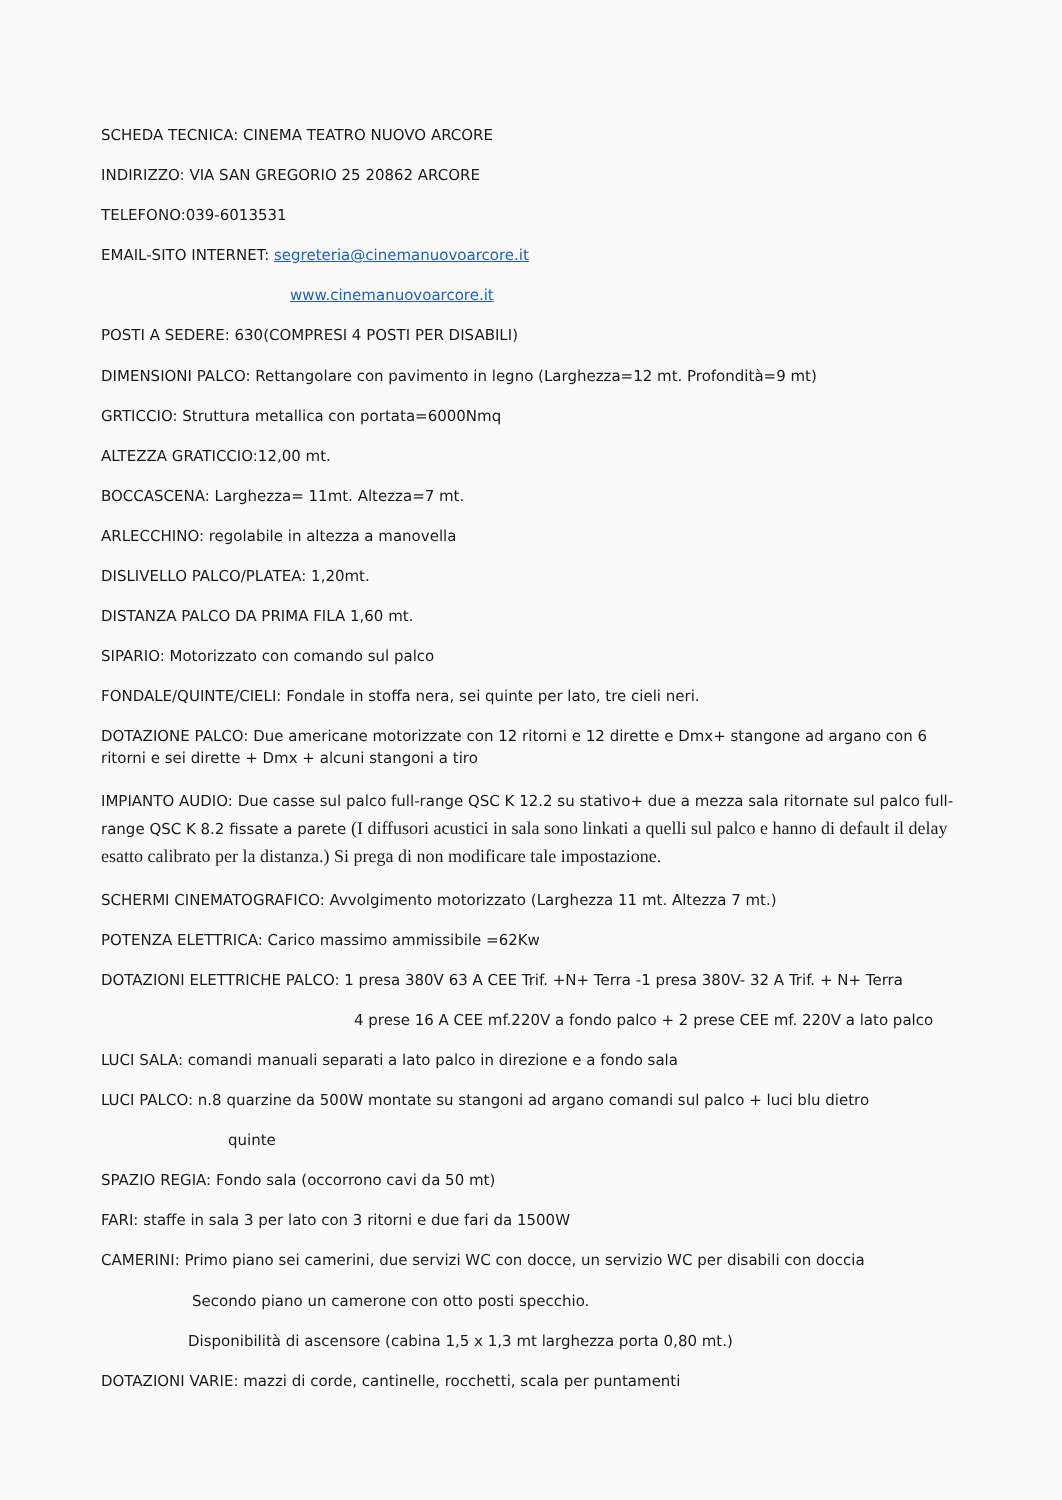SCHEDA TECNICA: CINEMA TEATRO NUOVO ARCORE
INDIRIZZO: VIA SAN GREGORIO 25 20862 ARCORE
TELEFONO:039-6013531
EMAIL-SITO INTERNET: segreteria@cinemanuovoarcore.it
www.cinemanuovoarcore.it
POSTI A SEDERE: 630(COMPRESI 4 POSTI PER DISABILI)
DIMENSIONI PALCO: Rettangolare con pavimento in legno (Larghezza=12 mt. Profondità=9 mt)
GRTICCIO: Struttura metallica con portata=6000Nmq
ALTEZZA GRATICCIO:12,00 mt.
BOCCASCENA: Larghezza= 11mt. Altezza=7 mt.
ARLECCHINO: regolabile in altezza a manovella
DISLIVELLO PALCO/PLATEA: 1,20mt.
DISTANZA PALCO DA PRIMA FILA 1,60 mt.
SIPARIO: Motorizzato con comando sul palco
FONDALE/QUINTE/CIELI: Fondale in stoffa nera, sei quinte per lato, tre cieli neri.
DOTAZIONE PALCO: Due americane motorizzate con 12 ritorni e 12 dirette e Dmx+ stangone ad argano con 6 ritorni e sei dirette + Dmx + alcuni stangoni a tiro
IMPIANTO AUDIO: Due casse sul palco full-range QSC K 12.2 su stativo+ due a mezza sala ritornate sul palco full-range QSC K 8.2 fissate a parete (I diffusori acustici in sala sono linkati a quelli sul palco e hanno di default il delay esatto calibrato per la distanza.) Si prega di non modificare tale impostazione.
SCHERMI CINEMATOGRAFICO: Avvolgimento motorizzato (Larghezza 11 mt. Altezza 7 mt.)
POTENZA ELETTRICA: Carico massimo ammissibile =62Kw
DOTAZIONI ELETTRICHE PALCO: 1 presa 380V 63 A CEE Trif. +N+ Terra -1 presa 380V- 32 A Trif. + N+ Terra
4 prese 16 A CEE mf.220V a fondo palco + 2 prese CEE mf. 220V a lato palco
LUCI SALA: comandi manuali separati a lato palco in direzione e a fondo sala
LUCI PALCO: n.8 quarzine da 500W montate su stangoni ad argano comandi sul palco + luci blu dietro
quinte
SPAZIO REGIA: Fondo sala (occorrono cavi da 50 mt)
FARI: staffe in sala 3 per lato con 3 ritorni e due fari da 1500W
CAMERINI: Primo piano sei camerini, due servizi WC con docce, un servizio WC per disabili con doccia
Secondo piano un camerone con otto posti specchio.
Disponibilità di ascensore (cabina 1,5 x 1,3 mt larghezza porta 0,80 mt.)
DOTAZIONI VARIE: mazzi di corde, cantinelle, rocchetti, scala per puntamenti